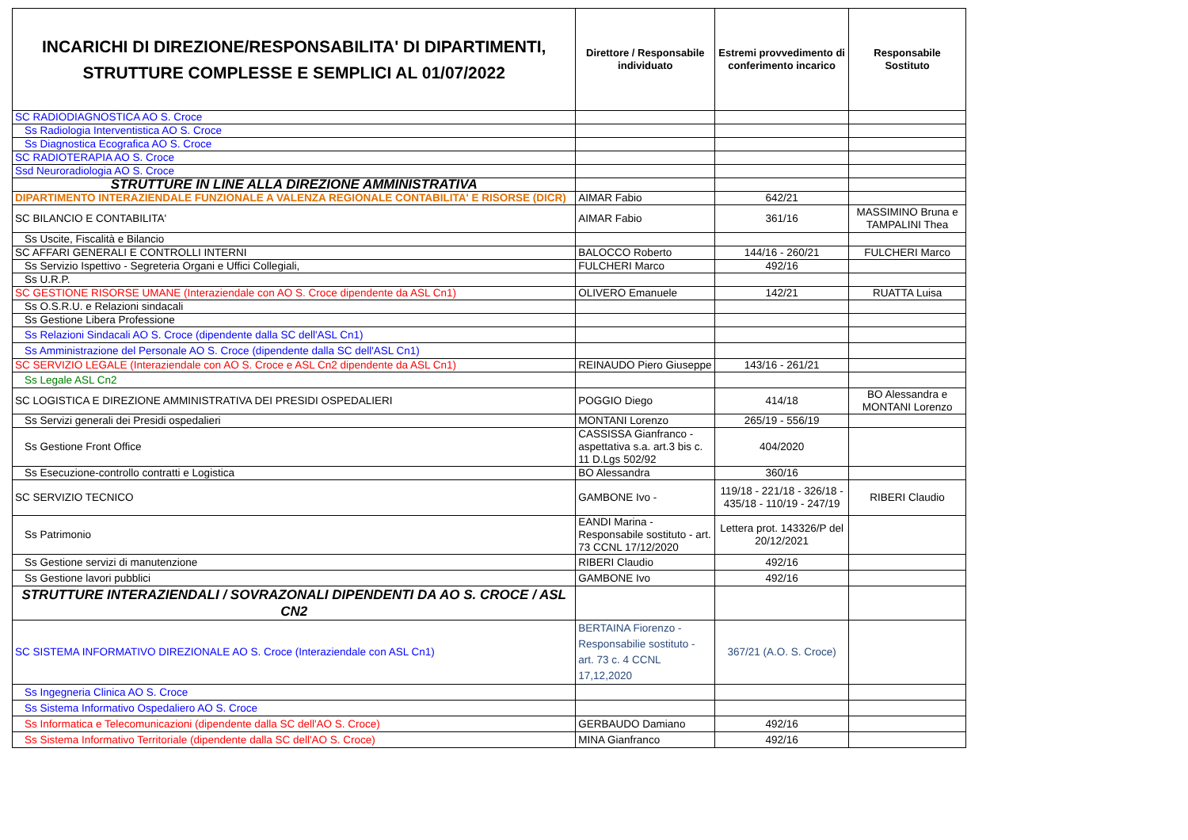| INCARICHI DI DIREZIONE/RESPONSABILITA' DI DIPARTIMENTI, STRUTTURE COMPLESSE E SEMPLICI AL 01/07/2022 | Direttore / Responsabile individuato | Estremi provvedimento di conferimento incarico | Responsabile Sostituto |
| --- | --- | --- | --- |
| SC RADIODIAGNOSTICA AO S. Croce | | | |
| Ss Radiologia Interventistica AO S. Croce | | | |
| Ss Diagnostica Ecografica AO S. Croce | | | |
| SC RADIOTERAPIA AO S. Croce | | | |
| Ssd Neuroradiologia AO S. Croce | | | |
| STRUTTURE IN LINE ALLA DIREZIONE AMMINISTRATIVA | | | |
| DIPARTIMENTO INTERAZIENDALE FUNZIONALE A VALENZA REGIONALE CONTABILITA' E RISORSE (DICR) | AIMAR Fabio | 642/21 | |
| SC BILANCIO E CONTABILITA' | AIMAR Fabio | 361/16 | MASSIMINO Bruna e TAMPALINI Thea |
| Ss Uscite, Fiscalità e Bilancio | | | |
| SC AFFARI GENERALI E CONTROLLI INTERNI | BALOCCO Roberto | 144/16 - 260/21 | FULCHERI Marco |
| Ss Servizio Ispettivo - Segreteria Organi e Uffici Collegiali, | FULCHERI Marco | 492/16 | |
| Ss U.R.P. | | | |
| SC GESTIONE RISORSE UMANE (Interaziendale con AO S. Croce dipendente da ASL Cn1) | OLIVERO Emanuele | 142/21 | RUATTA Luisa |
| Ss O.S.R.U. e Relazioni sindacali | | | |
| Ss Gestione Libera Professione | | | |
| Ss Relazioni Sindacali AO S. Croce (dipendente dalla SC dell'ASL Cn1) | | | |
| Ss Amministrazione del Personale AO S. Croce (dipendente dalla SC dell'ASL Cn1) | | | |
| SC SERVIZIO LEGALE (Interaziendale con AO S. Croce e ASL Cn2 dipendente da ASL Cn1) | REINAUDO Piero Giuseppe | 143/16 - 261/21 | |
| Ss Legale ASL Cn2 | | | |
| SC LOGISTICA E DIREZIONE AMMINISTRATIVA DEI PRESIDI OSPEDALIERI | POGGIO Diego | 414/18 | BO Alessandra e MONTANI Lorenzo |
| Ss Servizi generali dei Presidi ospedalieri | MONTANI Lorenzo | 265/19 - 556/19 | |
| Ss Gestione Front Office | CASSISSA Gianfranco - aspettativa s.a. art.3 bis c. 11 D.Lgs 502/92 | 404/2020 | |
| Ss Esecuzione-controllo contratti e Logistica | BO Alessandra | 360/16 | |
| SC SERVIZIO TECNICO | GAMBONE Ivo - | 119/18 - 221/18 - 326/18 - 435/18 - 110/19 - 247/19 | RIBERI Claudio |
| Ss Patrimonio | EANDI Marina - Responsabile sostituto - art. 73 CCNL 17/12/2020 | Lettera prot. 143326/P del 20/12/2021 | |
| Ss Gestione servizi di manutenzione | RIBERI Claudio | 492/16 | |
| Ss Gestione lavori pubblici | GAMBONE Ivo | 492/16 | |
| STRUTTURE INTERAZIENDALI / SOVRAZONALI DIPENDENTI DA AO S. CROCE / ASL CN2 | | | |
| SC SISTEMA INFORMATIVO DIREZIONALE AO S. Croce (Interaziendale con ASL Cn1) | BERTAINA Fiorenzo - Responsabilie sostituto - art. 73 c. 4 CCNL 17,12,2020 | 367/21 (A.O. S. Croce) | |
| Ss Ingegneria Clinica AO S. Croce | | | |
| Ss Sistema Informativo Ospedaliero AO S. Croce | | | |
| Ss Informatica e Telecomunicazioni (dipendente dalla SC dell'AO S. Croce) | GERBAUDO Damiano | 492/16 | |
| Ss Sistema Informativo Territoriale (dipendente dalla SC dell'AO S. Croce) | MINA Gianfranco | 492/16 | |